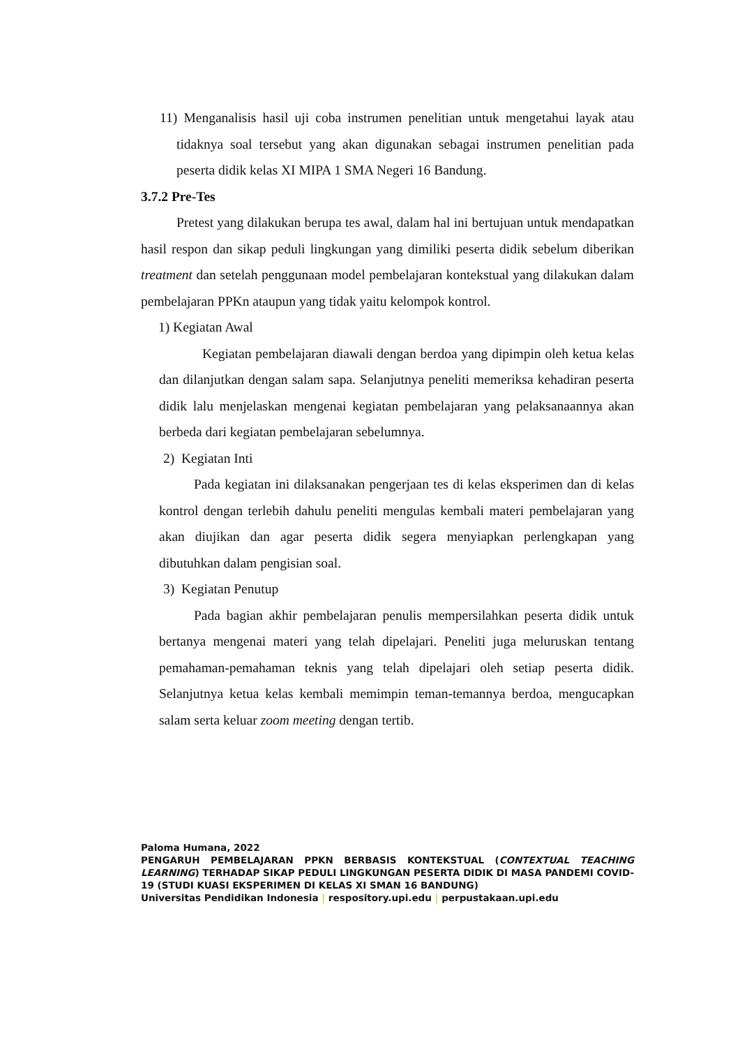11) Menganalisis hasil uji coba instrumen penelitian untuk mengetahui layak atau tidaknya soal tersebut yang akan digunakan sebagai instrumen penelitian pada peserta didik kelas XI MIPA 1 SMA Negeri 16 Bandung.
3.7.2 Pre-Tes
Pretest yang dilakukan berupa tes awal, dalam hal ini bertujuan untuk mendapatkan hasil respon dan sikap peduli lingkungan yang dimiliki peserta didik sebelum diberikan treatment dan setelah penggunaan model pembelajaran kontekstual yang dilakukan dalam pembelajaran PPKn ataupun yang tidak yaitu kelompok kontrol.
1) Kegiatan Awal
Kegiatan pembelajaran diawali dengan berdoa yang dipimpin oleh ketua kelas dan dilanjutkan dengan salam sapa. Selanjutnya peneliti memeriksa kehadiran peserta didik lalu menjelaskan mengenai kegiatan pembelajaran yang pelaksanaannya akan berbeda dari kegiatan pembelajaran sebelumnya.
2) Kegiatan Inti
Pada kegiatan ini dilaksanakan pengerjaan tes di kelas eksperimen dan di kelas kontrol dengan terlebih dahulu peneliti mengulas kembali materi pembelajaran yang akan diujikan dan agar peserta didik segera menyiapkan perlengkapan yang dibutuhkan dalam pengisian soal.
3) Kegiatan Penutup
Pada bagian akhir pembelajaran penulis mempersilahkan peserta didik untuk bertanya mengenai materi yang telah dipelajari. Peneliti juga meluruskan tentang pemahaman-pemahaman teknis yang telah dipelajari oleh setiap peserta didik. Selanjutnya ketua kelas kembali memimpin teman-temannya berdoa, mengucapkan salam serta keluar zoom meeting dengan tertib.
Paloma Humana, 2022
PENGARUH PEMBELAJARAN PPKN BERBASIS KONTEKSTUAL (CONTEXTUAL TEACHING LEARNING) TERHADAP SIKAP PEDULI LINGKUNGAN PESERTA DIDIK DI MASA PANDEMI COVID-19 (STUDI KUASI EKSPERIMEN DI KELAS XI SMAN 16 BANDUNG)
Universitas Pendidikan Indonesia | respository.upi.edu | perpustakaan.upi.edu